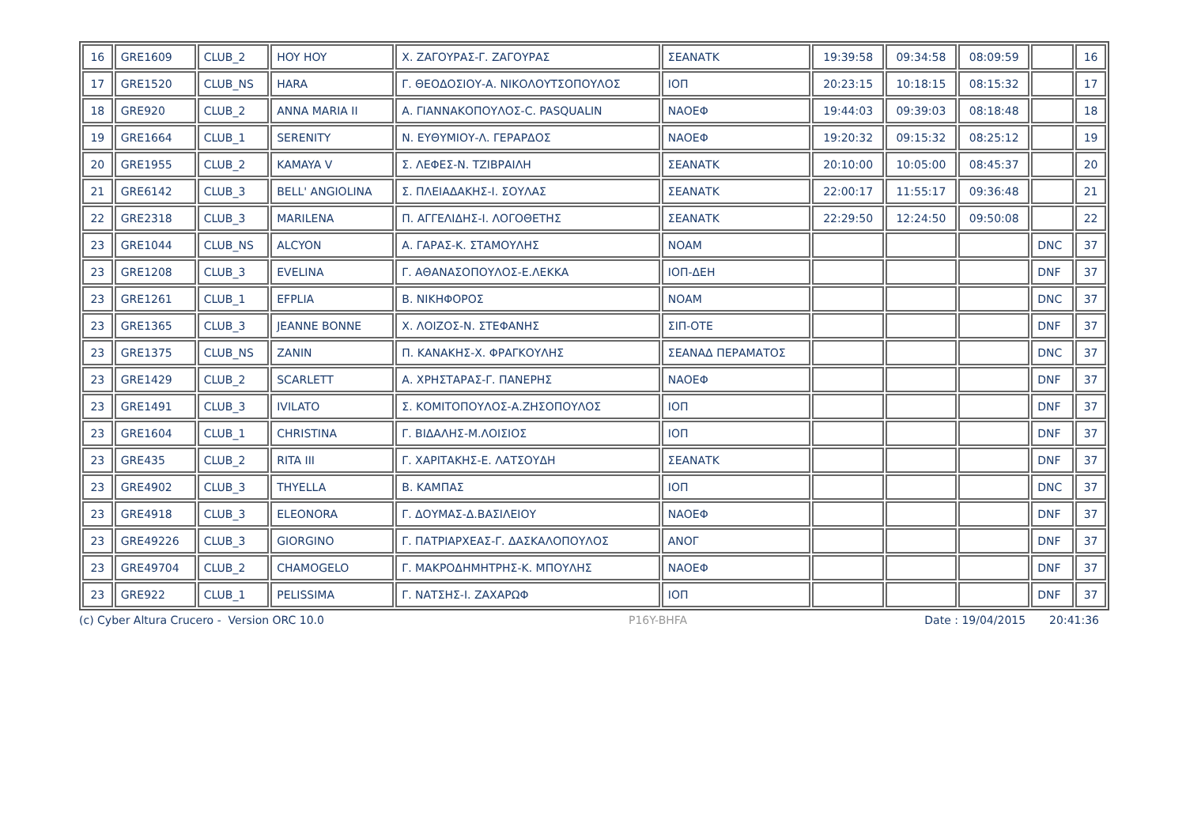| 16 | GRE1609 | CLUB_2 | HOY HOY | Χ. ΖΑΓΟΥΡΑΣ-Γ. ΖΑΓΟΥΡΑΣ | ΣΕΑΝΑΤΚ | 19:39:58 | 09:34:58 | 08:09:59 | | 16 |
| 17 | GRE1520 | CLUB_NS | HARA | Γ. ΘΕΟΔΟΣΙΟΥ-Α. ΝΙΚΟΛΟΥΤΣΟΠΟΥΛΟΣ | ΙΟΠ | 20:23:15 | 10:18:15 | 08:15:32 | | 17 |
| 18 | GRE920 | CLUB_2 | ANNA MARIA II | Α. ΓΙΑΝΝΑΚΟΠΟΥΛΟΣ-C. PASQUALIN | ΝΑΟΕΦ | 19:44:03 | 09:39:03 | 08:18:48 | | 18 |
| 19 | GRE1664 | CLUB_1 | SERENITY | Ν. ΕΥΘΥΜΙΟΥ-Λ. ΓΕΡΑΡΔΟΣ | ΝΑΟΕΦ | 19:20:32 | 09:15:32 | 08:25:12 | | 19 |
| 20 | GRE1955 | CLUB_2 | KAMAYA V | Σ. ΛΕΦΕΣ-Ν. ΤΖΙΒΡΑΙΛΗ | ΣΕΑΝΑΤΚ | 20:10:00 | 10:05:00 | 08:45:37 | | 20 |
| 21 | GRE6142 | CLUB_3 | BELL' ANGIOLINA | Σ. ΠΛΕΙΑΔΑΚΗΣ-Ι. ΣΟΥΛΑΣ | ΣΕΑΝΑΤΚ | 22:00:17 | 11:55:17 | 09:36:48 | | 21 |
| 22 | GRE2318 | CLUB_3 | MARILENA | Π. ΑΓΓΕΛΙΔΗΣ-Ι. ΛΟΓΟΘΕΤΗΣ | ΣΕΑΝΑΤΚ | 22:29:50 | 12:24:50 | 09:50:08 | | 22 |
| 23 | GRE1044 | CLUB_NS | ALCYON | Α. ΓΑΡΑΣ-Κ. ΣΤΑΜΟΥΛΗΣ | ΝΟΑΜ | | | | DNC | 37 |
| 23 | GRE1208 | CLUB_3 | EVELINA | Γ. ΑΘΑΝΑΣΟΠΟΥΛΟΣ-Ε.ΛΕΚΚΑ | ΙΟΠ-ΔΕΗ | | | | DNF | 37 |
| 23 | GRE1261 | CLUB_1 | EFPLIA | Β. ΝΙΚΗΦΟΡΟΣ | ΝΟΑΜ | | | | DNC | 37 |
| 23 | GRE1365 | CLUB_3 | JEANNE BONNE | Χ. ΛΟΙΖΟΣ-Ν. ΣΤΕΦΑΝΗΣ | ΣΙΠ-ΟΤΕ | | | | DNF | 37 |
| 23 | GRE1375 | CLUB_NS | ZANIN | Π. ΚΑΝΑΚΗΣ-Χ. ΦΡΑΓΚΟΥΛΗΣ | ΣΕΑΝΑΔ ΠΕΡΑΜΑΤΟΣ | | | | DNC | 37 |
| 23 | GRE1429 | CLUB_2 | SCARLETT | Α. ΧΡΗΣΤΑΡΑΣ-Γ. ΠΑΝΕΡΗΣ | ΝΑΟΕΦ | | | | DNF | 37 |
| 23 | GRE1491 | CLUB_3 | IVILATO | Σ. ΚΟΜΙΤΟΠΟΥΛΟΣ-Α.ΖΗΣΟΠΟΥΛΟΣ | ΙΟΠ | | | | DNF | 37 |
| 23 | GRE1604 | CLUB_1 | CHRISTINA | Γ. ΒΙΔΑΛΗΣ-Μ.ΛΟΙΣΙΟΣ | ΙΟΠ | | | | DNF | 37 |
| 23 | GRE435 | CLUB_2 | RITA III | Γ. ΧΑΡΙΤΑΚΗΣ-Ε. ΛΑΤΣΟΥΔΗ | ΣΕΑΝΑΤΚ | | | | DNF | 37 |
| 23 | GRE4902 | CLUB_3 | THYELLA | Β. ΚΑΜΠΑΣ | ΙΟΠ | | | | DNC | 37 |
| 23 | GRE4918 | CLUB_3 | ELEONORA | Γ. ΔΟΥΜΑΣ-Δ.ΒΑΣΙΛΕΙΟΥ | ΝΑΟΕΦ | | | | DNF | 37 |
| 23 | GRE49226 | CLUB_3 | GIORGINO | Γ. ΠΑΤΡΙΑΡΧΕΑΣ-Γ. ΔΑΣΚΑΛΟΠΟΥΛΟΣ | ΑΝΟΓ | | | | DNF | 37 |
| 23 | GRE49704 | CLUB_2 | CHAMOGELO | Γ. ΜΑΚΡΟΔΗΜΗΤΡΗΣ-Κ. ΜΠΟΥΛΗΣ | ΝΑΟΕΦ | | | | DNF | 37 |
| 23 | GRE922 | CLUB_1 | PELISSIMA | Γ. ΝΑΤΣΗΣ-Ι. ΖΑΧΑΡΩΦ | ΙΟΠ | | | | DNF | 37 |
(c) Cyber Altura Crucero - Version ORC 10.0 P16Y-BHFA Date : 19/04/2015 20:41:36